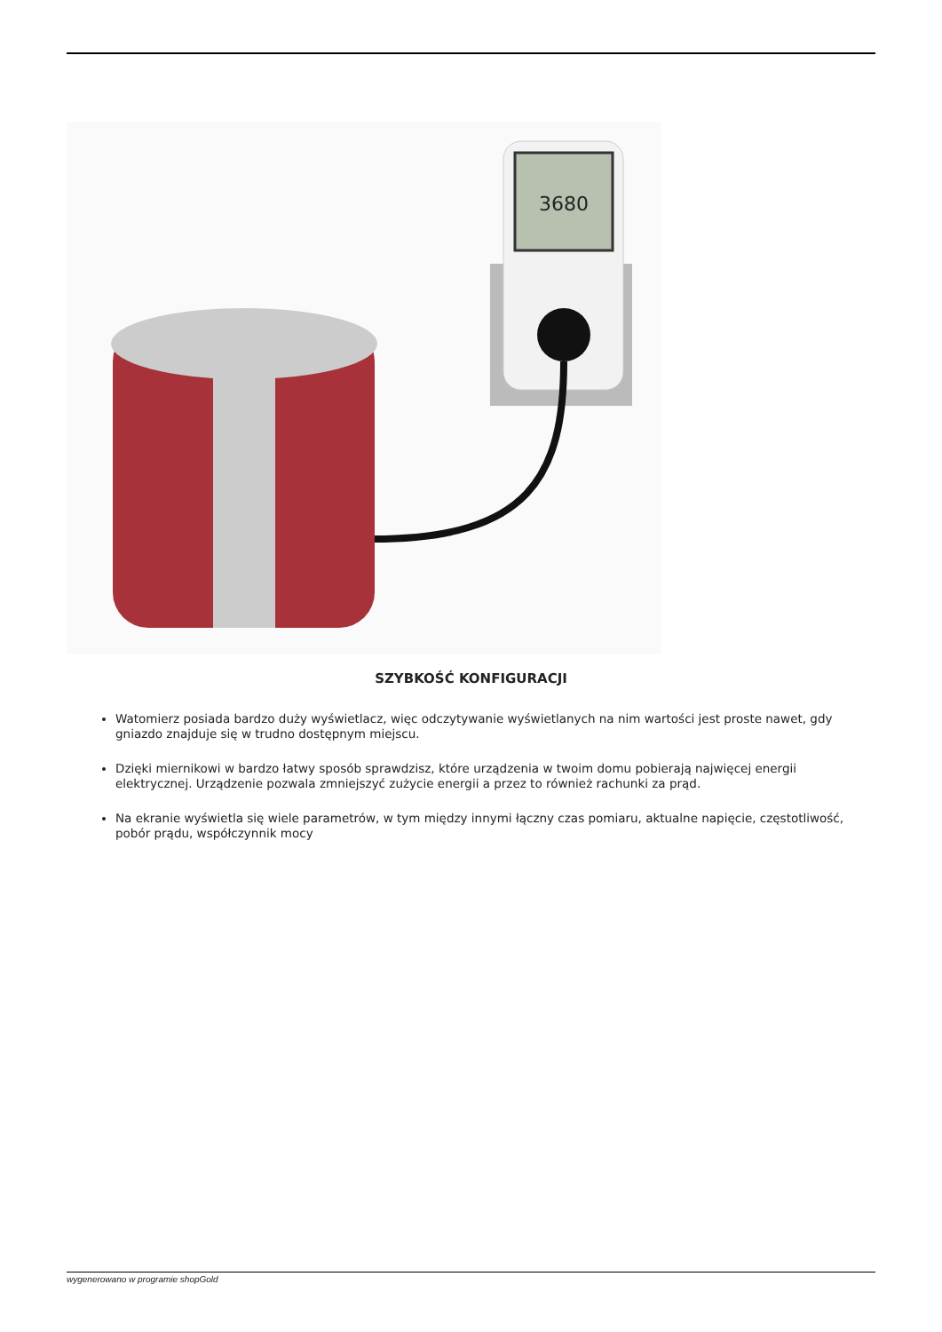3680
SZYBKOŚĆ KONFIGURACJI
Watomierz posiada bardzo duży wyświetlacz, więc odczytywanie wyświetlanych na nim wartości jest proste nawet, gdy gniazdo znajduje się w trudno dostępnym miejscu.
Dzięki miernikowi w bardzo łatwy sposób sprawdzisz, które urządzenia w twoim domu pobierają najwięcej energii elektrycznej. Urządzenie pozwala zmniejszyć zużycie energii a przez to również rachunki za prąd.
Na ekranie wyświetla się wiele parametrów, w tym między innymi łączny czas pomiaru, aktualne napięcie, częstotliwość, pobór prądu, współczynnik mocy
wygenerowano w programie shopGold